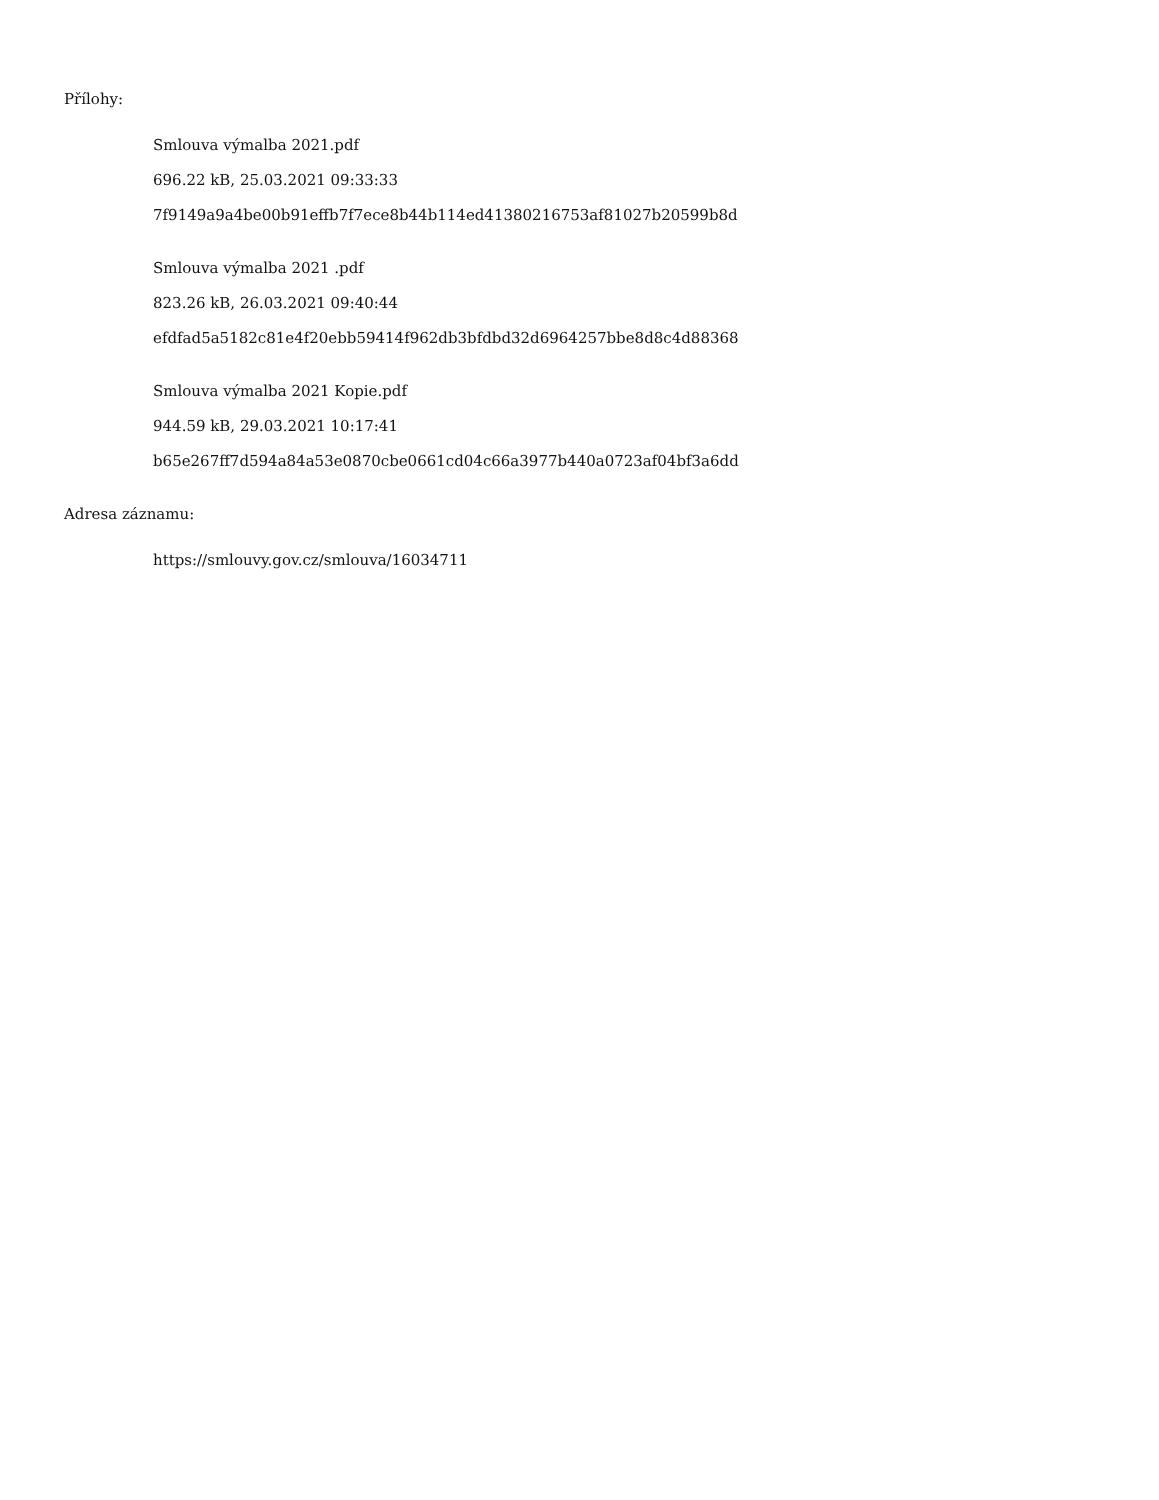Přílohy:
Smlouva výmalba 2021.pdf
696.22 kB, 25.03.2021 09:33:33
7f9149a9a4be00b91effb7f7ece8b44b114ed41380216753af81027b20599b8d
Smlouva výmalba 2021 .pdf
823.26 kB, 26.03.2021 09:40:44
efdfad5a5182c81e4f20ebb59414f962db3bfdbd32d6964257bbe8d8c4d88368
Smlouva výmalba 2021 Kopie.pdf
944.59 kB, 29.03.2021 10:17:41
b65e267ff7d594a84a53e0870cbe0661cd04c66a3977b440a0723af04bf3a6dd
Adresa záznamu:
https://smlouvy.gov.cz/smlouva/16034711